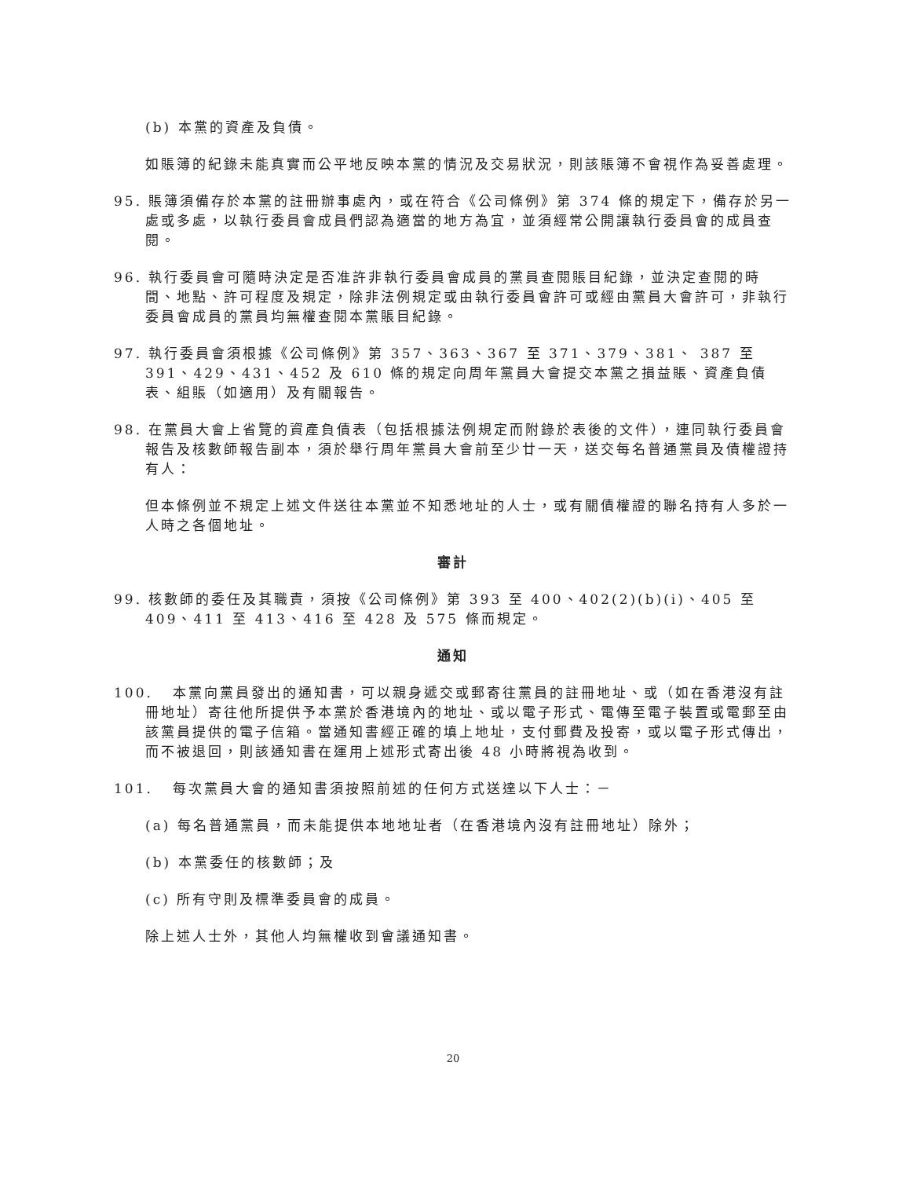(b) 本黨的資產及負債。
如賬簿的紀錄未能真實而公平地反映本黨的情況及交易狀況，則該賬簿不會視作為妥善處理。
95. 賬簿須備存於本黨的註冊辦事處內，或在符合《公司條例》第 374 條的規定下，備存於另一處或多處，以執行委員會成員們認為適當的地方為宜，並須經常公開讓執行委員會的成員查閱。
96. 執行委員會可隨時決定是否准許非執行委員會成員的黨員查閱賬目紀錄，並決定查閱的時間、地點、許可程度及規定，除非法例規定或由執行委員會許可或經由黨員大會許可，非執行委員會成員的黨員均無權查閱本黨賬目紀錄。
97. 執行委員會須根據《公司條例》第 357、363、367 至 371、379、381、 387 至 391、429、431、452 及 610 條的規定向周年黨員大會提交本黨之損益賬、資產負債表、組賬（如適用）及有關報告。
98. 在黨員大會上省覽的資產負債表（包括根據法例規定而附錄於表後的文件），連同執行委員會報告及核數師報告副本，須於舉行周年黨員大會前至少廿一天，送交每名普通黨員及債權證持有人：
但本條例並不規定上述文件送往本黨並不知悉地址的人士，或有關債權證的聯名持有人多於一人時之各個地址。
審計
99. 核數師的委任及其職責，須按《公司條例》第 393 至 400、402(2)(b)(i)、405 至 409、411 至 413、416 至 428 及 575 條而規定。
通知
100. 本黨向黨員發出的通知書，可以親身遞交或郵寄往黨員的註冊地址、或（如在香港沒有註冊地址）寄往他所提供予本黨於香港境內的地址、或以電子形式、電傳至電子裝置或電郵至由該黨員提供的電子信箱。當通知書經正確的填上地址，支付郵費及投寄，或以電子形式傳出，而不被退回，則該通知書在運用上述形式寄出後 48 小時將視為收到。
101. 每次黨員大會的通知書須按照前述的任何方式送達以下人士：－
(a) 每名普通黨員，而未能提供本地地址者（在香港境內沒有註冊地址）除外；
(b) 本黨委任的核數師；及
(c) 所有守則及標準委員會的成員。
除上述人士外，其他人均無權收到會議通知書。
20